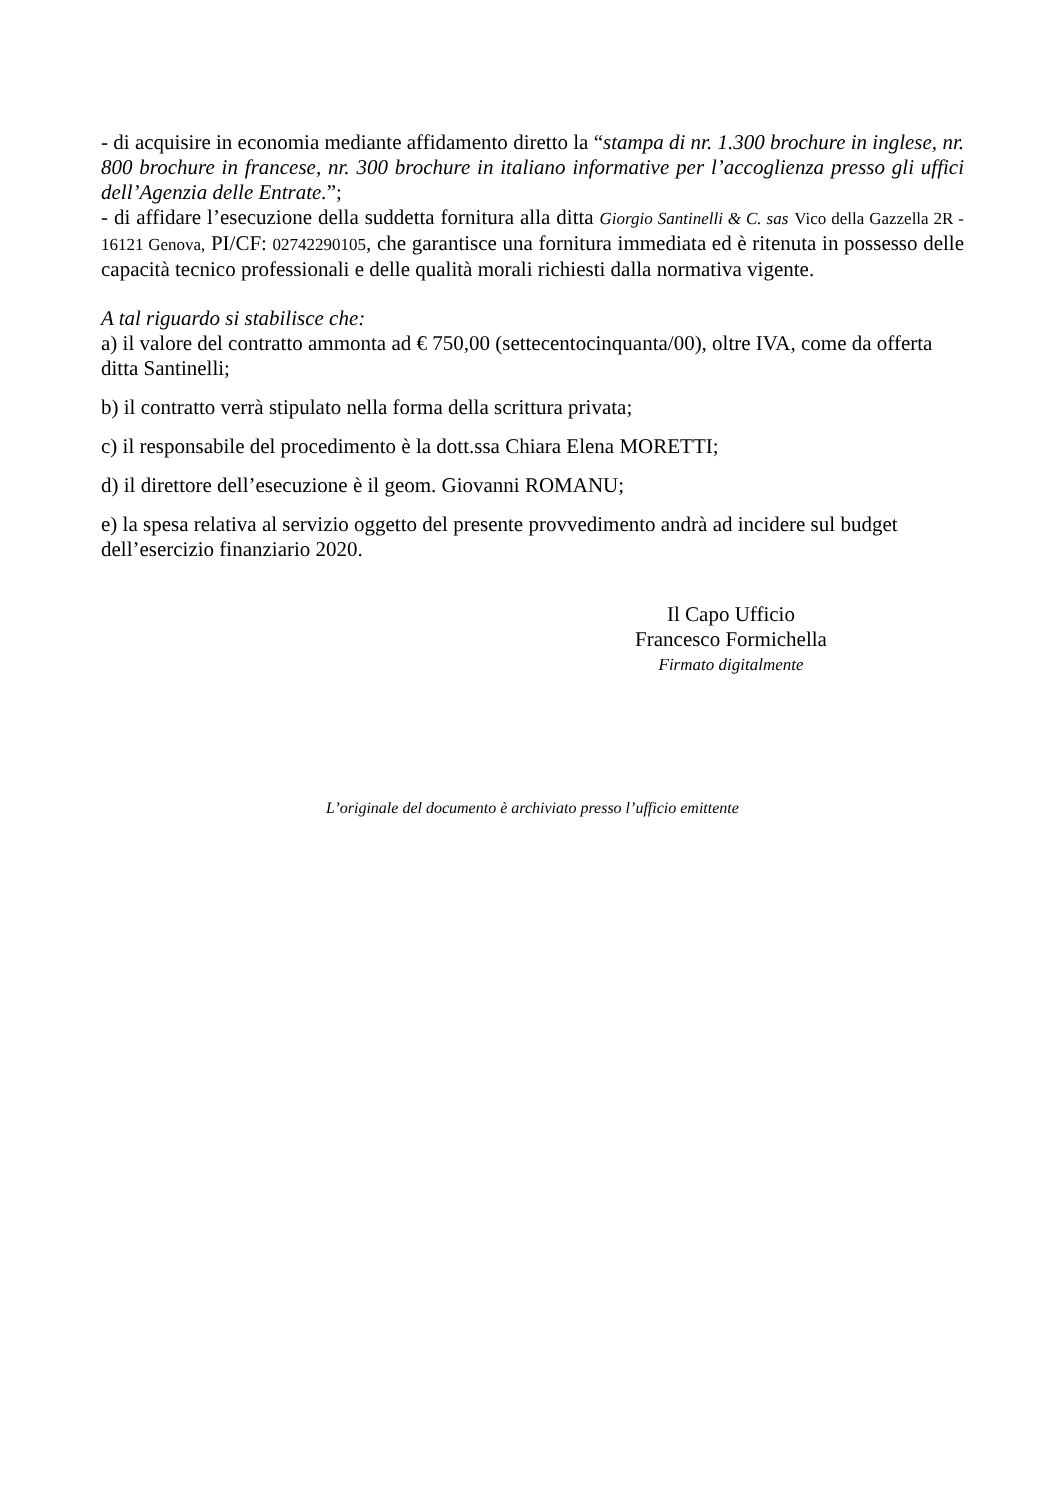- di acquisire in economia mediante affidamento diretto la “stampa di nr. 1.300 brochure in inglese, nr. 800 brochure in francese, nr. 300 brochure in italiano informative per l’accoglienza presso gli uffici dell’Agenzia delle Entrate.”;
- di affidare l’esecuzione della suddetta fornitura alla ditta Giorgio Santinelli & C. sas Vico della Gazzella 2R - 16121 Genova, PI/CF: 02742290105, che garantisce una fornitura immediata ed è ritenuta in possesso delle capacità tecnico professionali e delle qualità morali richiesti dalla normativa vigente.
A tal riguardo si stabilisce che:
a) il valore del contratto ammonta ad € 750,00 (settecentocinquanta/00), oltre IVA, come da offerta ditta Santinelli;
b) il contratto verrà stipulato nella forma della scrittura privata;
c) il responsabile del procedimento è la dott.ssa Chiara Elena MORETTI;
d) il direttore dell’esecuzione è il geom. Giovanni ROMANU;
e) la spesa relativa al servizio oggetto del presente provvedimento andrà ad incidere sul budget dell’esercizio finanziario 2020.
Il Capo Ufficio
Francesco Formichella
Firmato digitalmente
L’originale del documento è archiviato presso l’ufficio emittente